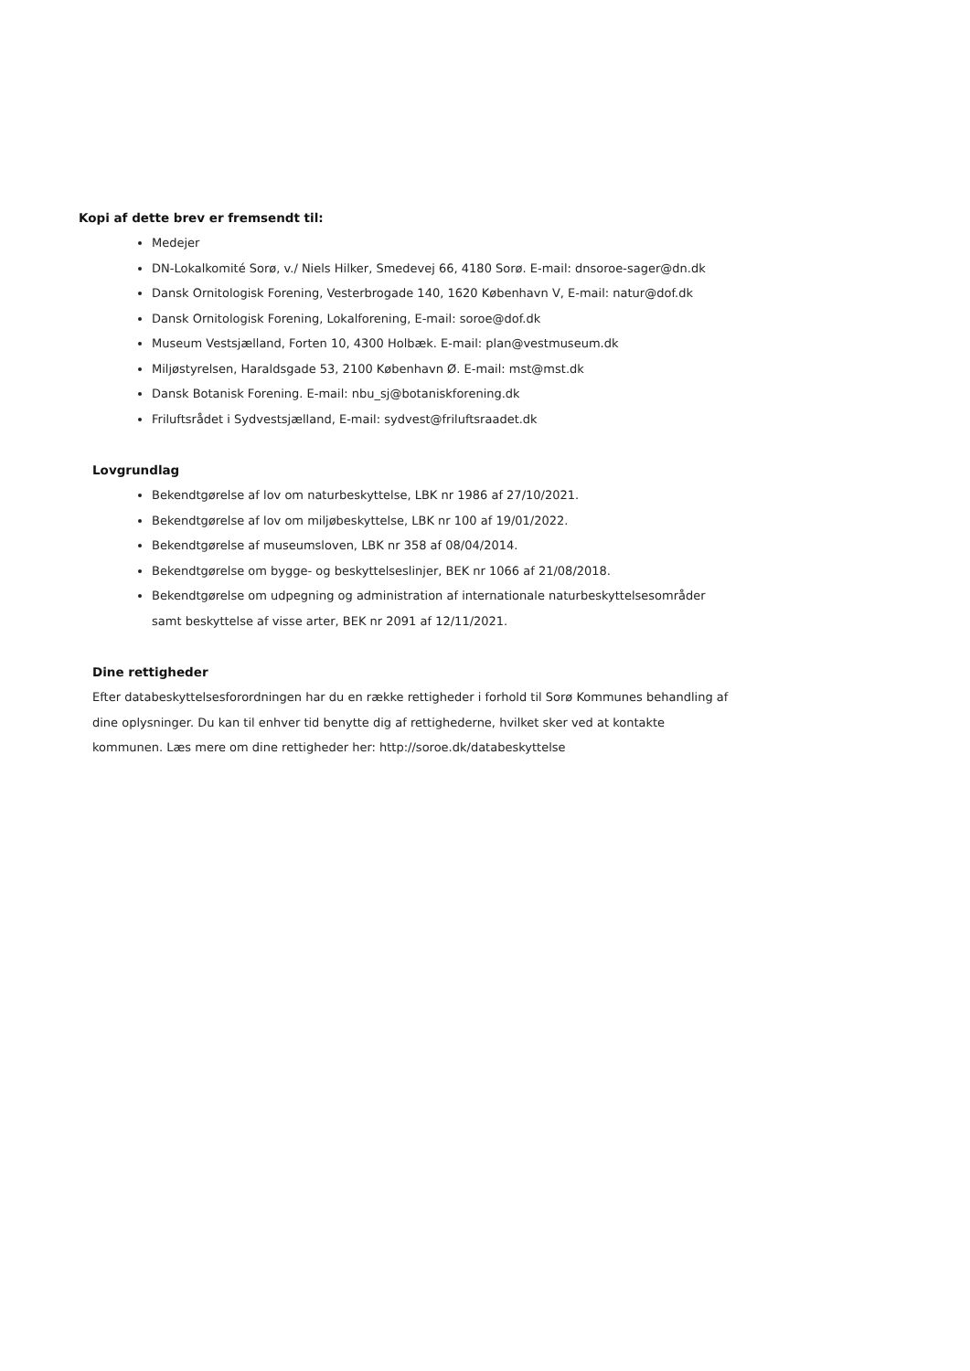Kopi af dette brev er fremsendt til:
Medejer
DN-Lokalkomité Sorø, v./ Niels Hilker, Smedevej 66, 4180 Sorø. E-mail: dnsoroe-sager@dn.dk
Dansk Ornitologisk Forening, Vesterbrogade 140, 1620 København V, E-mail: natur@dof.dk
Dansk Ornitologisk Forening, Lokalforening, E-mail: soroe@dof.dk
Museum Vestsjælland, Forten 10, 4300 Holbæk. E-mail: plan@vestmuseum.dk
Miljøstyrelsen, Haraldsgade 53, 2100 København Ø. E-mail: mst@mst.dk
Dansk Botanisk Forening. E-mail: nbu_sj@botaniskforening.dk
Friluftsrådet i Sydvestsjælland, E-mail: sydvest@friluftsraadet.dk
Lovgrundlag
Bekendtgørelse af lov om naturbeskyttelse, LBK nr 1986 af 27/10/2021.
Bekendtgørelse af lov om miljøbeskyttelse, LBK nr 100 af 19/01/2022.
Bekendtgørelse af museumsloven, LBK nr 358 af 08/04/2014.
Bekendtgørelse om bygge- og beskyttelseslinjer, BEK nr 1066 af 21/08/2018.
Bekendtgørelse om udpegning og administration af internationale naturbeskyttelsesområder samt beskyttelse af visse arter, BEK nr 2091 af 12/11/2021.
Dine rettigheder
Efter databeskyttelsesforordningen har du en række rettigheder i forhold til Sorø Kommunes behandling af dine oplysninger. Du kan til enhver tid benytte dig af rettighederne, hvilket sker ved at kontakte kommunen. Læs mere om dine rettigheder her: http://soroe.dk/databeskyttelse